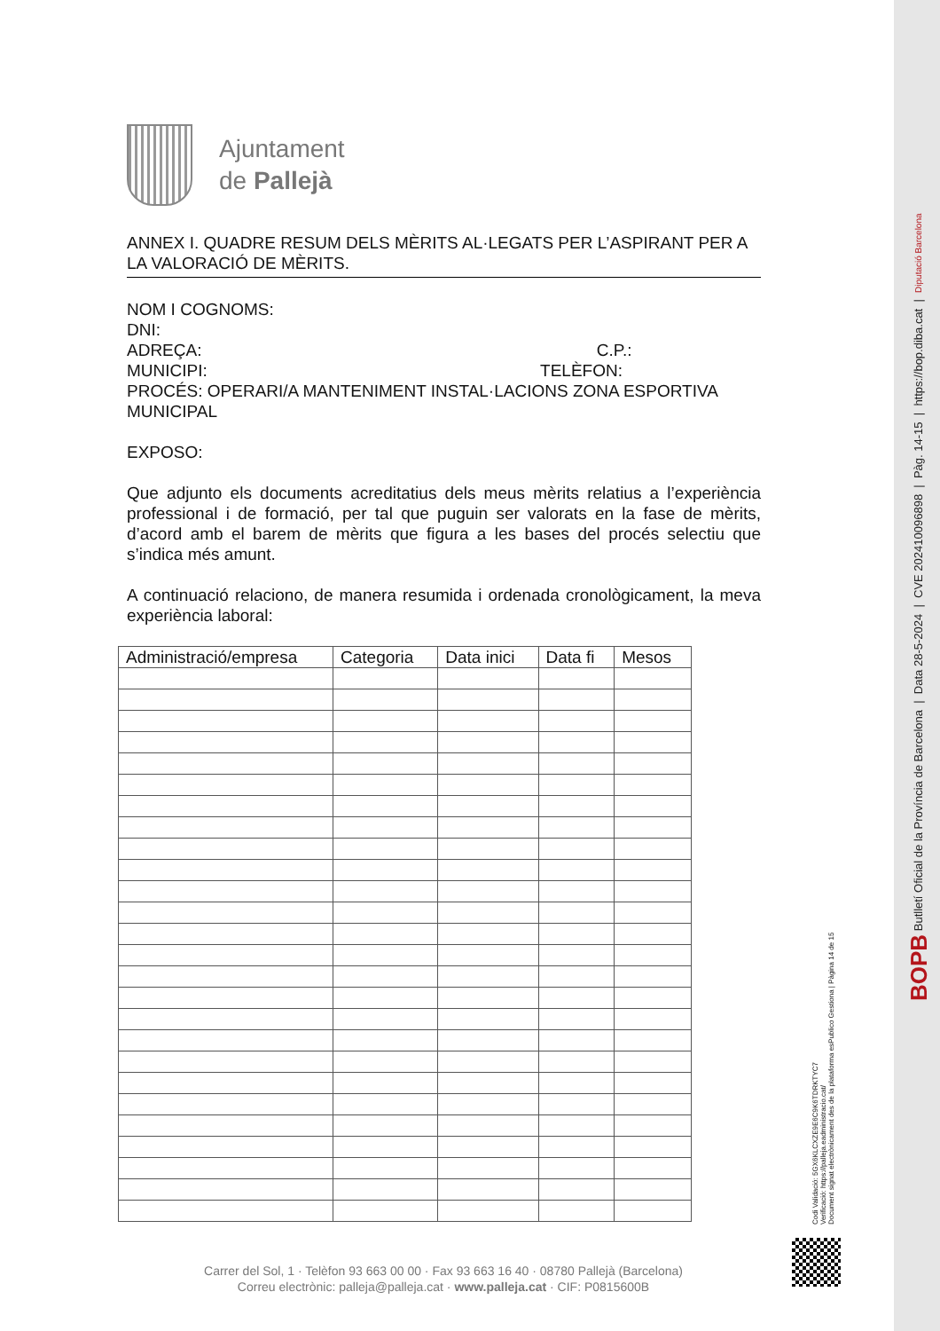Ajuntament
de Pallejà
ANNEX I. QUADRE RESUM DELS MÈRITS AL·LEGATS PER L’ASPIRANT PER A LA VALORACIÓ DE MÈRITS.
NOM I COGNOMS:
DNI:
ADREÇA: C.P.:
MUNICIPI: TELÈFON:
PROCÉS: OPERARI/A MANTENIMENT INSTAL·LACIONS ZONA ESPORTIVA MUNICIPAL
EXPOSO:
Que adjunto els documents acreditatius dels meus mèrits relatius a l’experiència professional i de formació, per tal que puguin ser valorats en la fase de mèrits, d’acord amb el barem de mèrits que figura a les bases del procés selectiu que s’indica més amunt.
A continuació relaciono, de manera resumida i ordenada cronològicament, la meva experiència laboral:
| Administració/empresa | Categoria | Data inici | Data fi | Mesos |
| --- | --- | --- | --- | --- |
Carrer del Sol, 1 · Telèfon 93 663 00 00 · Fax 93 663 16 40 · 08780 Pallejà (Barcelona)
Correu electrònic: palleja@palleja.cat · www.palleja.cat · CIF: P0815600B
Codi Validació: 5GX6KLCXZE9E6C9K6TDRKTYC7
Verificació: https://palleja.eadministracio.cat/
Document signat electrònicament des de la plataforma esPublico Gestiona | Pàgina 14 de 15
BOPB Butlletí Oficial de la Província de Barcelona | Data 28-5-2024 | CVE 202410096898 | Pàg. 14-15 | https://bop.diba.cat | Diputació Barcelona